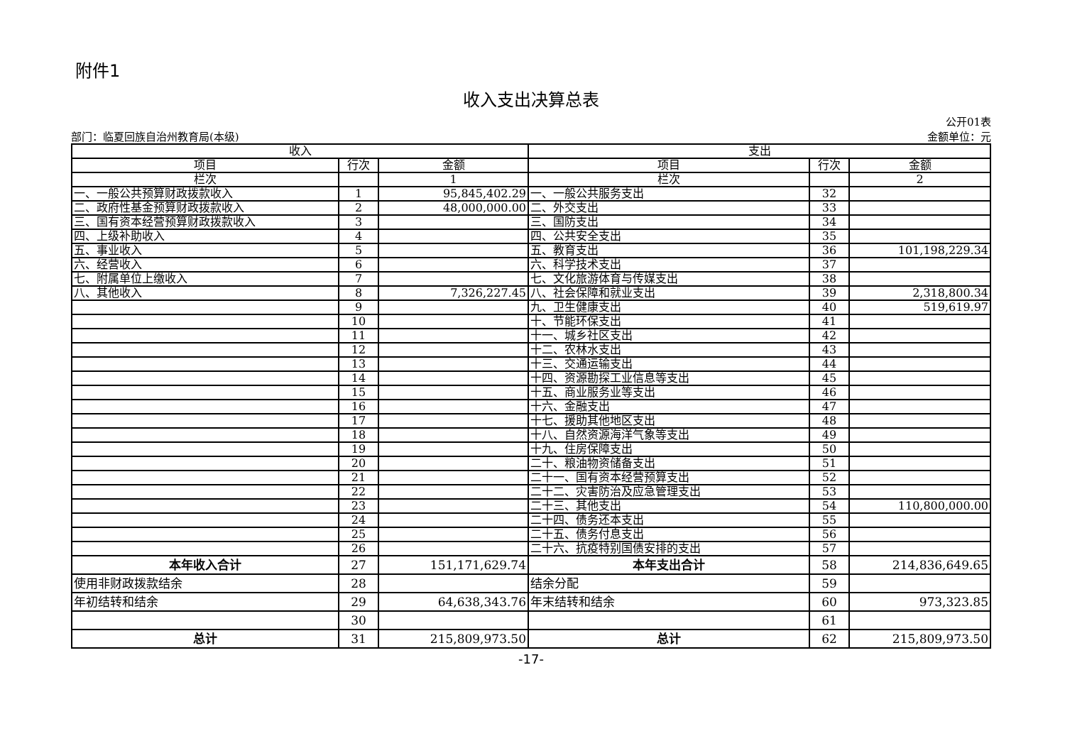附件1
收入支出决算总表
部门：临夏回族自治州教育局(本级) 公开01表
金额单位：元
| 收入 | | | 支出 | | |
| --- | --- | --- | --- | --- | --- |
| 项目 | 行次 | 金额 | 项目 | 行次 | 金额 |
| 栏次 | | 1 | 栏次 | | 2 |
| 一、一般公共预算财政拨款收入 | 1 | 95,845,402.29 | 一、一般公共服务支出 | 32 | |
| 二、政府性基金预算财政拨款收入 | 2 | 48,000,000.00 | 二、外交支出 | 33 | |
| 三、国有资本经营预算财政拨款收入 | 3 | | 三、国防支出 | 34 | |
| 四、上级补助收入 | 4 | | 四、公共安全支出 | 35 | |
| 五、事业收入 | 5 | | 五、教育支出 | 36 | 101,198,229.34 |
| 六、经营收入 | 6 | | 六、科学技术支出 | 37 | |
| 七、附属单位上缴收入 | 7 | | 七、文化旅游体育与传媒支出 | 38 | |
| 八、其他收入 | 8 | 7,326,227.45 | 八、社会保障和就业支出 | 39 | 2,318,800.34 |
| | 9 | | 九、卫生健康支出 | 40 | 519,619.97 |
| | 10 | | 十、节能环保支出 | 41 | |
| | 11 | | 十一、城乡社区支出 | 42 | |
| | 12 | | 十二、农林水支出 | 43 | |
| | 13 | | 十三、交通运输支出 | 44 | |
| | 14 | | 十四、资源勘探工业信息等支出 | 45 | |
| | 15 | | 十五、商业服务业等支出 | 46 | |
| | 16 | | 十六、金融支出 | 47 | |
| | 17 | | 十七、援助其他地区支出 | 48 | |
| | 18 | | 十八、自然资源海洋气象等支出 | 49 | |
| | 19 | | 十九、住房保障支出 | 50 | |
| | 20 | | 二十、粮油物资储备支出 | 51 | |
| | 21 | | 二十一、国有资本经营预算支出 | 52 | |
| | 22 | | 二十二、灾害防治及应急管理支出 | 53 | |
| | 23 | | 二十三、其他支出 | 54 | 110,800,000.00 |
| | 24 | | 二十四、债务还本支出 | 55 | |
| | 25 | | 二十五、债务付息支出 | 56 | |
| | 26 | | 二十六、抗疫特别国债安排的支出 | 57 | |
| 本年收入合计 | 27 | 151,171,629.74 | 本年支出合计 | 58 | 214,836,649.65 |
| 使用非财政拨款结余 | 28 | | 结余分配 | 59 | |
| 年初结转和结余 | 29 | 64,638,343.76 | 年末结转和结余 | 60 | 973,323.85 |
| | 30 | | | 61 | |
| 总计 | 31 | 215,809,973.50 | 总计 | 62 | 215,809,973.50 |
-17-